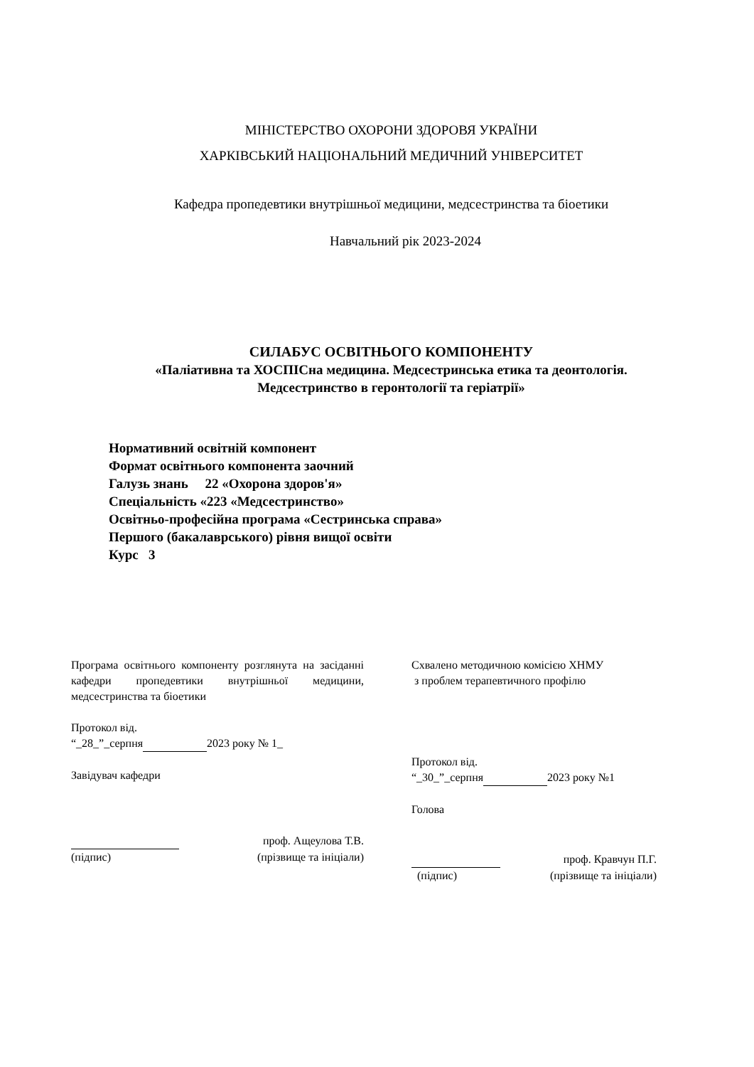МІНІСТЕРСТВО ОХОРОНИ ЗДОРОВЯ УКРАЇНИ
ХАРКІВСЬКИЙ НАЦІОНАЛЬНИЙ МЕДИЧНИЙ УНІВЕРСИТЕТ
Кафедра пропедевтики внутрішньої медицини, медсестринства та біоетики
Навчальний рік 2023-2024
СИЛАБУС ОСВІТНЬОГО КОМПОНЕНТУ
«Паліативна та ХОСПІСна медицина. Медсестринська етика та деонтологія.
Медсестринство в геронтології та геріатрії»
Нормативний освітній компонент
Формат освітнього компонента заочний
Галузь знань 22 «Охорона здоров'я»
Спеціальність «223 «Медсестринство»
Освітньо-професійна програма «Сестринська справа»
Першого (бакалаврського) рівня вищої освіти
Курс 3
Програма освітнього компоненту розглянута на засіданні кафедри пропедевтики внутрішньої медицини, медсестринства та біоетики
Протокол від.
“_28_”_серпня 2023 року № 1_
Завідувач кафедри
проф. Ащеулова Т.В.
(підпис) (прізвище та ініціали)
Схвалено методичною комісією ХНМУ
з проблем терапевтичного профілю
Протокол від.
“_30_”_серпня 2023 року №1
Голова
проф. Кравчун П.Г.
(підпис) (прізвище та ініціали)